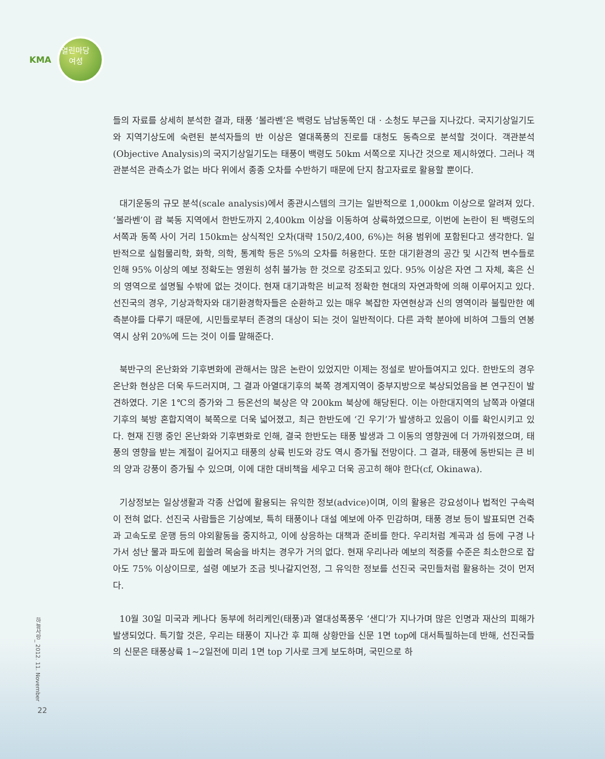KMA
열린마당
여성
들의 자료를 상세히 분석한 결과, 태풍 ‘볼라벤’은 백령도 남남동쪽인 대 · 소청도 부근을 지나갔다. 국지기상일기도와 지역기상도에 숙련된 분석자들의 반 이상은 열대폭풍의 진로를 대청도 동측으로 분석할 것이다. 객관분석(Objective Analysis)의 국지기상일기도는 태풍이 백령도 50km 서쪽으로 지나간 것으로 제시하였다. 그러나 객관분석은 관측소가 없는 바다 위에서 종종 오차를 수반하기 때문에 단지 참고자료로 활용할 뿐이다.
대기운동의 규모 분석(scale analysis)에서 종관시스템의 크기는 일반적으로 1,000km 이상으로 알려져 있다. ‘볼라벤’이 괌 북동 지역에서 한반도까지 2,400km 이상을 이동하여 상륙하였으므로, 이번에 논란이 된 백령도의 서쪽과 동쪽 사이 거리 150km는 상식적인 오차(대략 150/2,400, 6%)는 허용 범위에 포함된다고 생각한다. 일반적으로 실험물리학, 화학, 의학, 통계학 등은 5%의 오차를 허용한다. 또한 대기환경의 공간 및 시간적 변수들로 인해 95% 이상의 예보 정확도는 영원히 성취 불가능 한 것으로 강조되고 있다. 95% 이상은 자연 그 자체, 혹은 신의 영역으로 설명될 수밖에 없는 것이다. 현재 대기과학은 비교적 정확한 현대의 자연과학에 의해 이루어지고 있다. 선진국의 경우, 기상과학자와 대기환경학자들은 순환하고 있는 매우 복잡한 자연현상과 신의 영역이라 불릴만한 예측분야를 다루기 때문에, 시민들로부터 존경의 대상이 되는 것이 일반적이다. 다른 과학 분야에 비하여 그들의 연봉 역시 상위 20%에 드는 것이 이를 말해준다.
북반구의 온난화와 기후변화에 관해서는 많은 논란이 있었지만 이제는 정설로 받아들여지고 있다. 한반도의 경우 온난화 현상은 더욱 두드러지며, 그 결과 아열대기후의 북쪽 경계지역이 중부지방으로 북상되었음을 본 연구진이 발견하였다. 기온 1℃의 증가와 그 등온선의 북상은 약 200km 북상에 해당된다. 이는 아한대지역의 남쪽과 아열대기후의 북방 혼합지역이 북쪽으로 더욱 넓어졌고, 최근 한반도에 ‘긴 우기’가 발생하고 있음이 이를 확인시키고 있다. 현재 진행 중인 온난화와 기후변화로 인해, 결국 한반도는 태풍 발생과 그 이동의 영향권에 더 가까워졌으며, 태풍의 영향을 받는 계절이 길어지고 태풍의 상륙 빈도와 강도 역시 증가될 전망이다. 그 결과, 태풍에 동반되는 큰 비의 양과 강풍이 증가될 수 있으며, 이에 대한 대비책을 세우고 더욱 공고히 해야 한다(cf, Okinawa).
기상정보는 일상생활과 각종 산업에 활용되는 유익한 정보(advice)이며, 이의 활용은 강요성이나 법적인 구속력이 전혀 없다. 선진국 사람들은 기상예보, 특히 태풍이나 대설 예보에 아주 민감하며, 태풍 경보 등이 발표되면 건축과 고속도로 운행 등의 야외활동을 중지하고, 이에 상응하는 대책과 준비를 한다. 우리처럼 계곡과 섬 등에 구경 나가서 성난 물과 파도에 휩쓸려 목숨을 바치는 경우가 거의 없다. 현재 우리나라 예보의 적중률 수준은 최소한으로 잡아도 75% 이상이므로, 설령 예보가 조금 빗나갈지언정, 그 유익한 정보를 선진국 국민들처럼 활용하는 것이 먼저다.
10월 30일 미국과 케나다 동부에 허리케인(태풍)과 열대성폭풍우 ‘샌디’가 지나가며 많은 인명과 재산의 피해가 발생되었다. 특기할 것은, 우리는 태풍이 지나간 후 피해 상황만을 신문 1면 top에 대서특필하는데 반해, 선진국들의 신문은 태풍상륙 1~2일전에 미리 1면 top 기사로 크게 보도하며, 국민으로 하
하늘사랑_ 2012. 11. November
22